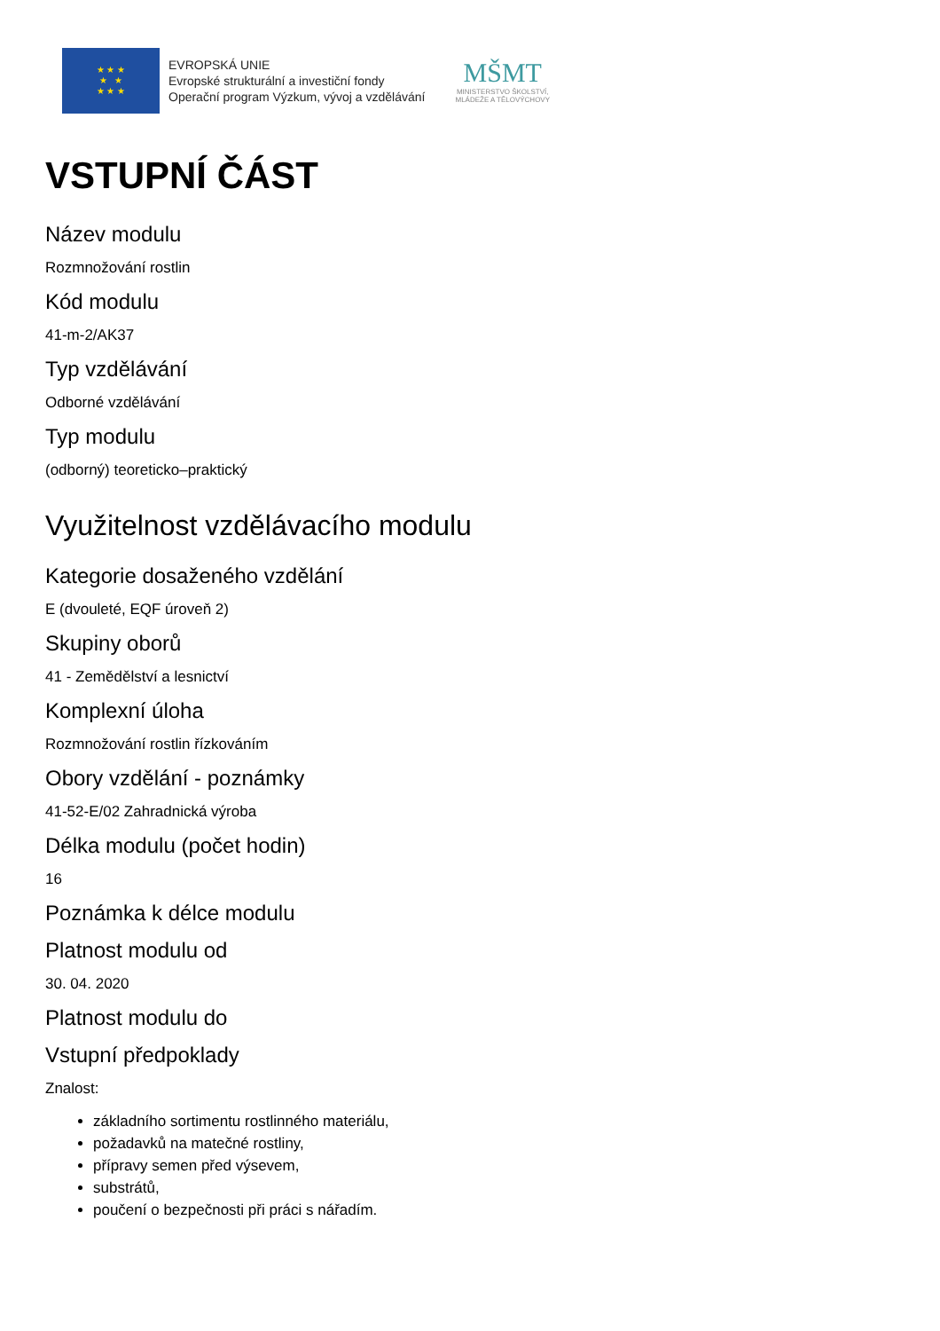★ ★ ★
★ ★
★ ★ ★
EVROPSKÁ UNIE
Evropské strukturální a investiční fondy
Operační program Výzkum, vývoj a vzdělávání
MŠMT
MINISTERSTVO ŠKOLSTVÍ,
MLÁDEŽE A TĚLOVÝCHOVY
VSTUPNÍ ČÁST
Název modulu
Rozmnožování rostlin
Kód modulu
41-m-2/AK37
Typ vzdělávání
Odborné vzdělávání
Typ modulu
(odborný) teoreticko–praktický
Využitelnost vzdělávacího modulu
Kategorie dosaženého vzdělání
E (dvouleté, EQF úroveň 2)
Skupiny oborů
41 - Zemědělství a lesnictví
Komplexní úloha
Rozmnožování rostlin řízkováním
Obory vzdělání - poznámky
41-52-E/02 Zahradnická výroba
Délka modulu (počet hodin)
16
Poznámka k délce modulu
Platnost modulu od
30. 04. 2020
Platnost modulu do
Vstupní předpoklady
Znalost:
základního sortimentu rostlinného materiálu,
požadavků na matečné rostliny,
přípravy semen před výsevem,
substrátů,
poučení o bezpečnosti při práci s nářadím.